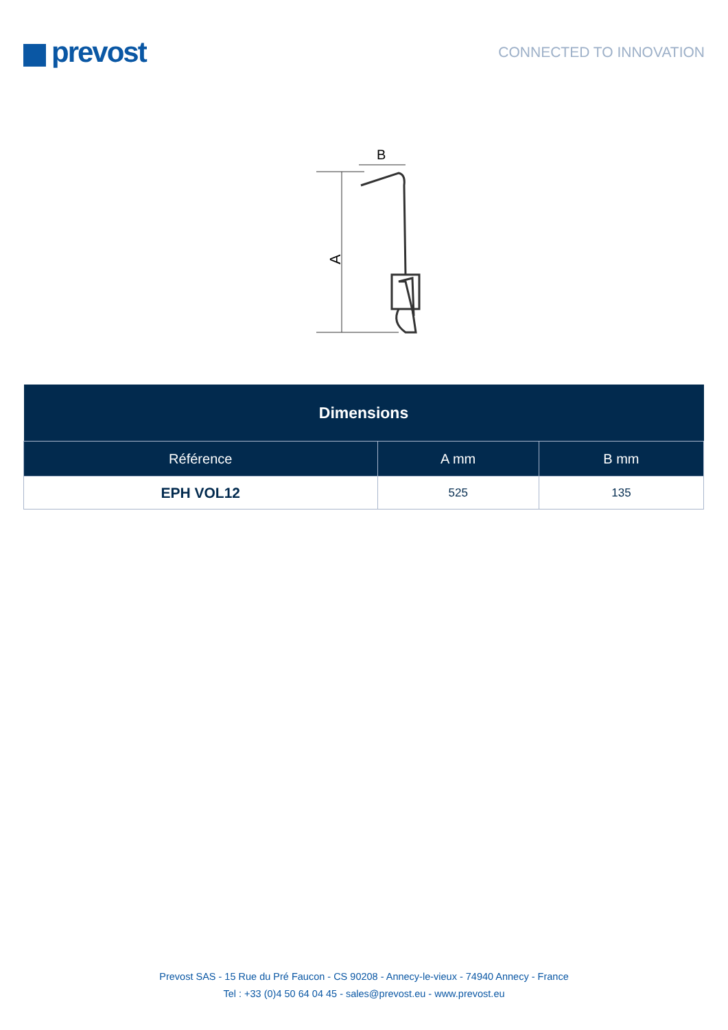prevost
CONNECTED TO INNOVATION
A
B
| Dimensions | | |
| --- | --- | --- |
| Référence | A mm | B mm |
| EPH VOL12 | 525 | 135 |
Prevost SAS - 15 Rue du Pré Faucon - CS 90208 - Annecy-le-vieux - 74940 Annecy - France
Tel : +33 (0)4 50 64 04 45 - sales@prevost.eu - www.prevost.eu